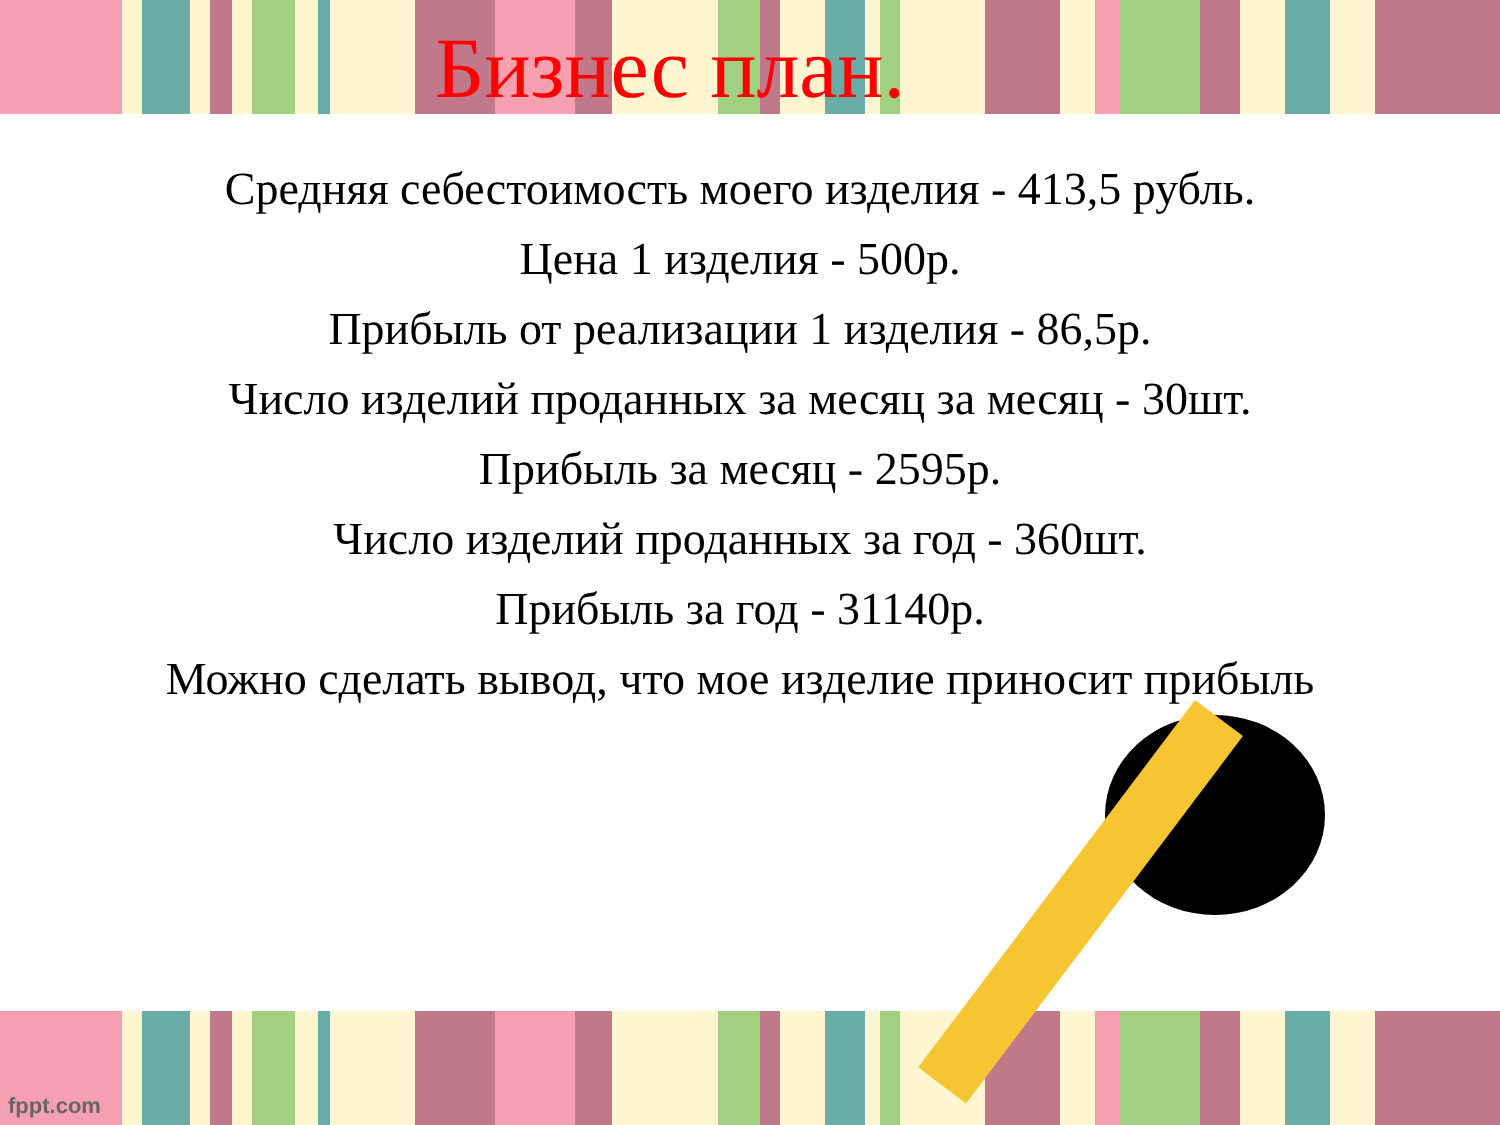Бизнес план.
Средняя себестоимость моего изделия - 413,5 рубль.
Цена 1 изделия - 500р.
Прибыль от реализации 1 изделия - 86,5р.
Число изделий проданных за месяц за месяц - 30шт.
Прибыль за месяц - 2595р.
Число изделий проданных за год - 360шт.
Прибыль за год - 31140р.
Можно сделать вывод, что мое изделие приносит прибыль
fppt.com